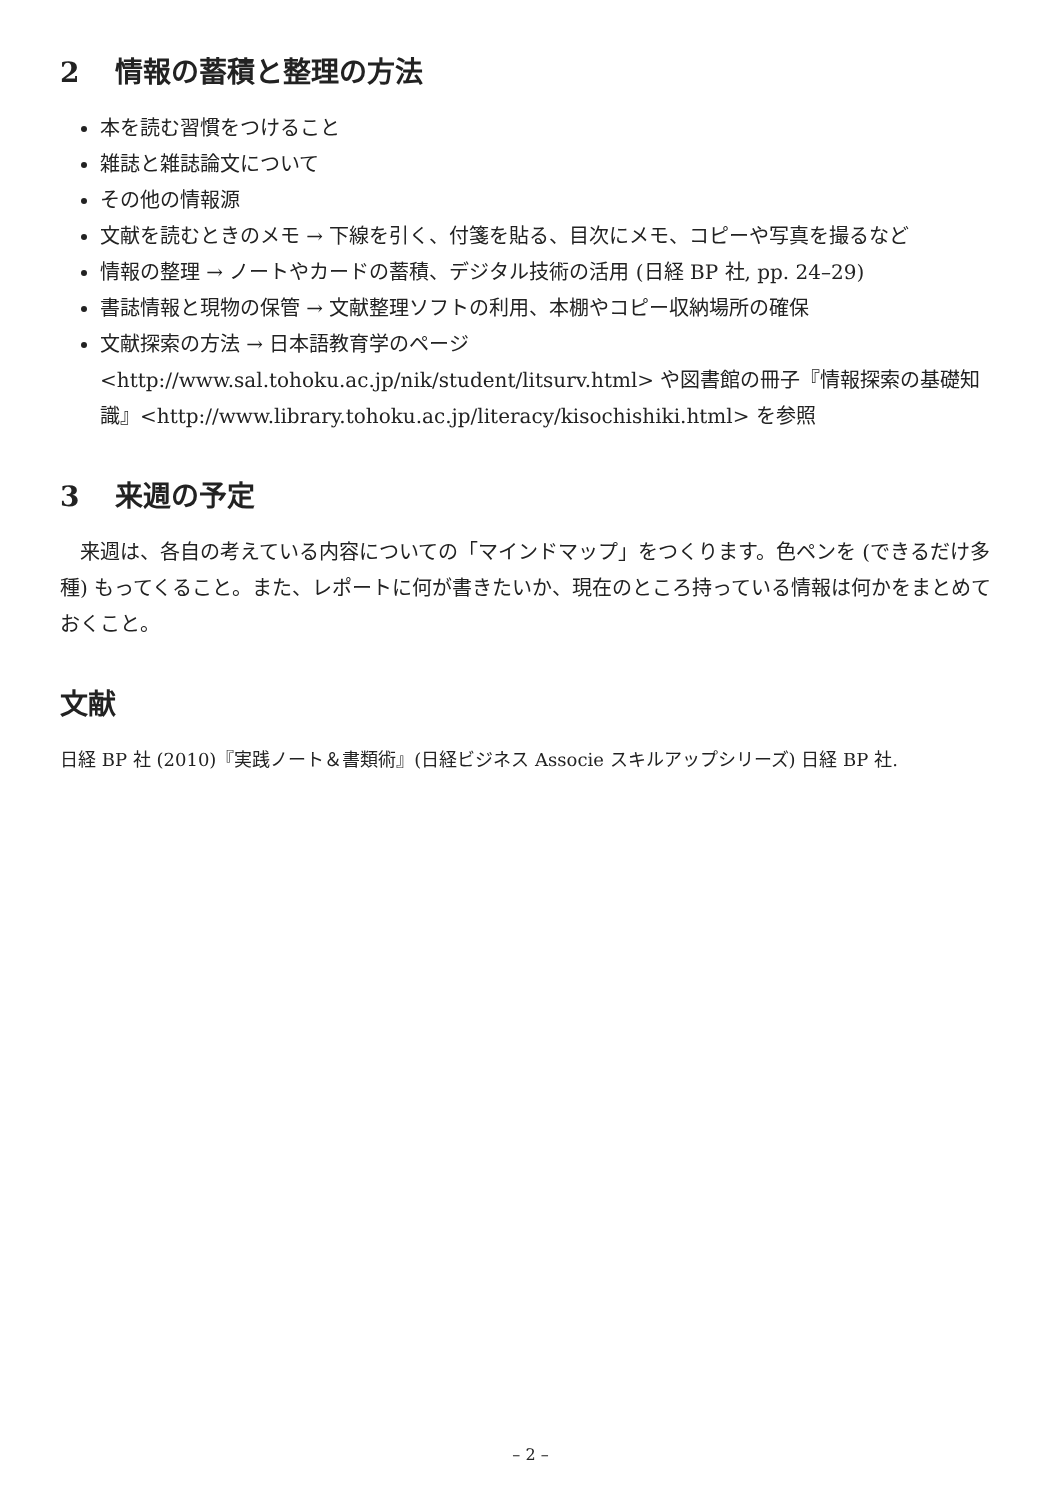2 情報の蓄積と整理の方法
本を読む習慣をつけること
雑誌と雑誌論文について
その他の情報源
文献を読むときのメモ → 下線を引く、付箋を貼る、目次にメモ、コピーや写真を撮るなど
情報の整理 → ノートやカードの蓄積、デジタル技術の活用 (日経 BP 社, pp. 24–29)
書誌情報と現物の保管 → 文献整理ソフトの利用、本棚やコピー収納場所の確保
文献探索の方法 → 日本語教育学のページ <http://www.sal.tohoku.ac.jp/nik/student/litsurv.html> や図書館の冊子『情報探索の基礎知識』<http://www.library.tohoku.ac.jp/literacy/kisochishiki.html> を参照
3 来週の予定
来週は、各自の考えている内容についての「マインドマップ」をつくります。色ペンを (できるだけ多種) もってくること。また、レポートに何が書きたいか、現在のところ持っている情報は何かをまとめておくこと。
文献
日経 BP 社 (2010)『実践ノート＆書類術』(日経ビジネス Associe スキルアップシリーズ) 日経 BP 社.
– 2 –